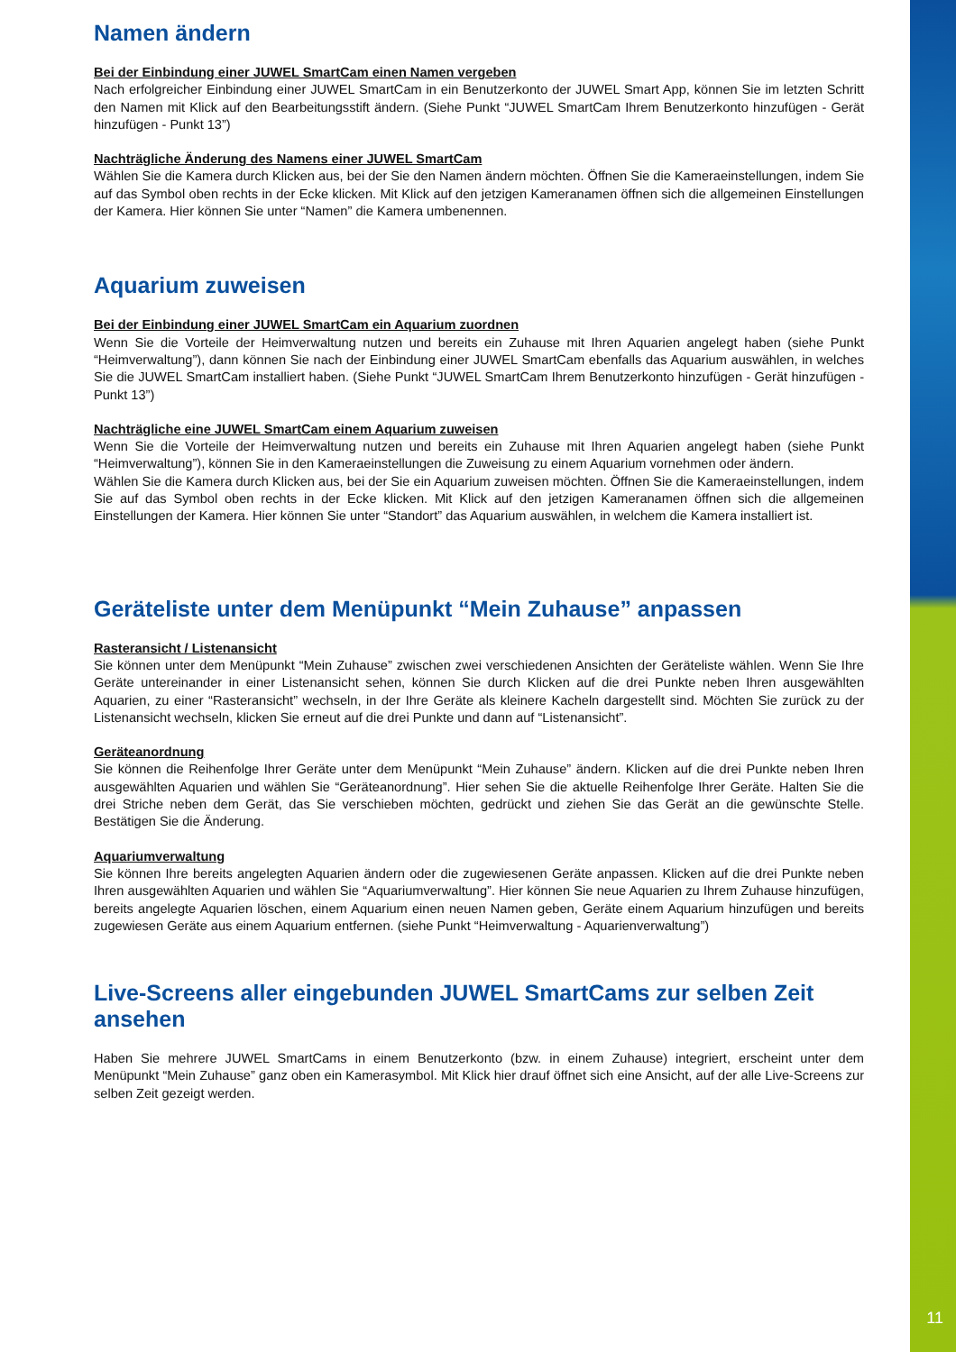Namen ändern
Bei der Einbindung einer JUWEL SmartCam einen Namen vergeben
Nach erfolgreicher Einbindung einer JUWEL SmartCam in ein Benutzerkonto der JUWEL Smart App, können Sie im letzten Schritt den Namen mit Klick auf den Bearbeitungsstift ändern. (Siehe Punkt “JUWEL SmartCam Ihrem Benutzerkonto hinzufügen - Gerät hinzufügen - Punkt 13”)
Nachträgliche Änderung des Namens einer JUWEL SmartCam
Wählen Sie die Kamera durch Klicken aus, bei der Sie den Namen ändern möchten. Öffnen Sie die Kameraeinstellungen, indem Sie auf das Symbol oben rechts in der Ecke klicken. Mit Klick auf den jetzigen Kameranamen öffnen sich die allgemeinen Einstellungen der Kamera. Hier können Sie unter “Namen” die Kamera umbenennen.
Aquarium zuweisen
Bei der Einbindung einer JUWEL SmartCam ein Aquarium zuordnen
Wenn Sie die Vorteile der Heimverwaltung nutzen und bereits ein Zuhause mit Ihren Aquarien angelegt haben (siehe Punkt “Heimverwaltung”), dann können Sie nach der Einbindung einer JUWEL SmartCam ebenfalls das Aquarium auswählen, in welches Sie die JUWEL SmartCam installiert haben. (Siehe Punkt “JUWEL SmartCam Ihrem Benutzerkonto hinzufügen - Gerät hinzufügen - Punkt 13”)
Nachträgliche eine JUWEL SmartCam einem Aquarium zuweisen
Wenn Sie die Vorteile der Heimverwaltung nutzen und bereits ein Zuhause mit Ihren Aquarien angelegt haben (siehe Punkt “Heimverwaltung”), können Sie in den Kameraeinstellungen die Zuweisung zu einem Aquarium vornehmen oder ändern.
Wählen Sie die Kamera durch Klicken aus, bei der Sie ein Aquarium zuweisen möchten. Öffnen Sie die Kameraeinstellungen, indem Sie auf das Symbol oben rechts in der Ecke klicken. Mit Klick auf den jetzigen Kameranamen öffnen sich die allgemeinen Einstellungen der Kamera. Hier können Sie unter “Standort” das Aquarium auswählen, in welchem die Kamera installiert ist.
Geräteliste unter dem Menüpunkt “Mein Zuhause” anpassen
Rasteransicht / Listenansicht
Sie können unter dem Menüpunkt “Mein Zuhause” zwischen zwei verschiedenen Ansichten der Geräteliste wählen. Wenn Sie Ihre Geräte untereinander in einer Listenansicht sehen, können Sie durch Klicken auf die drei Punkte neben Ihren ausgewählten Aquarien, zu einer “Rasteransicht” wechseln, in der Ihre Geräte als kleinere Kacheln dargestellt sind. Möchten Sie zurück zu der Listenansicht wechseln, klicken Sie erneut auf die drei Punkte und dann auf “Listenansicht”.
Geräteanordnung
Sie können die Reihenfolge Ihrer Geräte unter dem Menüpunkt “Mein Zuhause” ändern. Klicken auf die drei Punkte neben Ihren ausgewählten Aquarien und wählen Sie “Geräteanordnung”. Hier sehen Sie die aktuelle Reihenfolge Ihrer Geräte. Halten Sie die drei Striche neben dem Gerät, das Sie verschieben möchten, gedrückt und ziehen Sie das Gerät an die gewünschte Stelle. Bestätigen Sie die Änderung.
Aquariumverwaltung
Sie können Ihre bereits angelegten Aquarien ändern oder die zugewiesenen Geräte anpassen. Klicken auf die drei Punkte neben Ihren ausgewählten Aquarien und wählen Sie “Aquariumverwaltung”. Hier können Sie neue Aquarien zu Ihrem Zuhause hinzufügen, bereits angelegte Aquarien löschen, einem Aquarium einen neuen Namen geben, Geräte einem Aquarium hinzufügen und bereits zugewiesen Geräte aus einem Aquarium entfernen. (siehe Punkt “Heimverwaltung - Aquarienverwaltung”)
Live-Screens aller eingebunden JUWEL SmartCams zur selben Zeit ansehen
Haben Sie mehrere JUWEL SmartCams in einem Benutzerkonto (bzw. in einem Zuhause) integriert, erscheint unter dem Menüpunkt “Mein Zuhause” ganz oben ein Kamerasymbol. Mit Klick hier drauf öffnet sich eine Ansicht, auf der alle Live-Screens zur selben Zeit gezeigt werden.
11